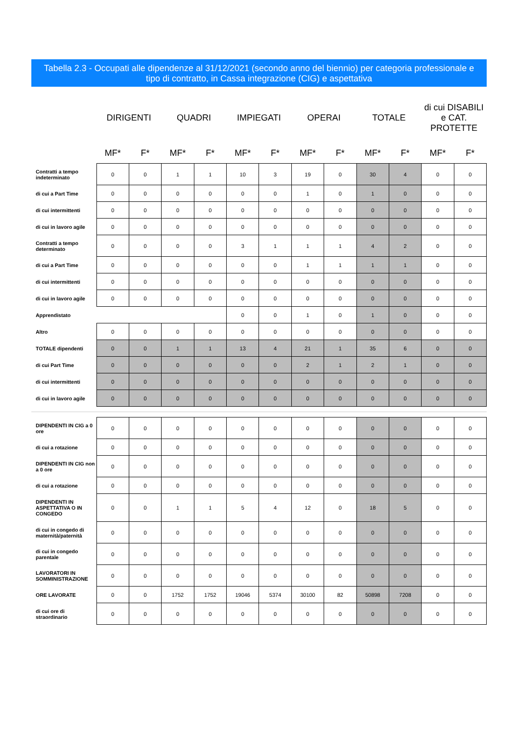Tabella 2.3 - Occupati alle dipendenze al 31/12/2021 (secondo anno del biennio) per categoria professionale e tipo di contratto, in Cassa integrazione (CIG) e aspettativa
| | DIRIGENTI | | QUADRI | | IMPIEGATI | | OPERAI | | TOTALE | | di cui DISABILI e CAT. PROTETTE | |
| --- | --- | --- | --- | --- | --- | --- | --- | --- | --- | --- | --- | --- |
| | MF* | F* | MF* | F* | MF* | F* | MF* | F* | MF* | F* | MF* | F* |
| Contratti a tempo indeterminato | 0 | 0 | 1 | 1 | 10 | 3 | 19 | 0 | 30 | 4 | 0 | 0 |
| di cui a Part Time | 0 | 0 | 0 | 0 | 0 | 0 | 1 | 0 | 1 | 0 | 0 | 0 |
| di cui intermittenti | 0 | 0 | 0 | 0 | 0 | 0 | 0 | 0 | 0 | 0 | 0 | 0 |
| di cui in lavoro agile | 0 | 0 | 0 | 0 | 0 | 0 | 0 | 0 | 0 | 0 | 0 | 0 |
| Contratti a tempo determinato | 0 | 0 | 0 | 0 | 3 | 1 | 1 | 1 | 4 | 2 | 0 | 0 |
| di cui a Part Time | 0 | 0 | 0 | 0 | 0 | 0 | 1 | 1 | 1 | 1 | 0 | 0 |
| di cui intermittenti | 0 | 0 | 0 | 0 | 0 | 0 | 0 | 0 | 0 | 0 | 0 | 0 |
| di cui in lavoro agile | 0 | 0 | 0 | 0 | 0 | 0 | 0 | 0 | 0 | 0 | 0 | 0 |
| Apprendistato | | | | | 0 | 0 | 1 | 0 | 1 | 0 | 0 | 0 |
| Altro | 0 | 0 | 0 | 0 | 0 | 0 | 0 | 0 | 0 | 0 | 0 | 0 |
| TOTALE dipendenti | 0 | 0 | 1 | 1 | 13 | 4 | 21 | 1 | 35 | 6 | 0 | 0 |
| di cui Part Time | 0 | 0 | 0 | 0 | 0 | 0 | 2 | 1 | 2 | 1 | 0 | 0 |
| di cui intermittenti | 0 | 0 | 0 | 0 | 0 | 0 | 0 | 0 | 0 | 0 | 0 | 0 |
| di cui in lavoro agile | 0 | 0 | 0 | 0 | 0 | 0 | 0 | 0 | 0 | 0 | 0 | 0 |
| DIPENDENTI IN CIG a 0 ore | 0 | 0 | 0 | 0 | 0 | 0 | 0 | 0 | 0 | 0 | 0 | 0 |
| di cui a rotazione | 0 | 0 | 0 | 0 | 0 | 0 | 0 | 0 | 0 | 0 | 0 | 0 |
| DIPENDENTI IN CIG non a 0 ore | 0 | 0 | 0 | 0 | 0 | 0 | 0 | 0 | 0 | 0 | 0 | 0 |
| di cui a rotazione | 0 | 0 | 0 | 0 | 0 | 0 | 0 | 0 | 0 | 0 | 0 | 0 |
| DIPENDENTI IN ASPETTATIVA O IN CONGEDO | 0 | 0 | 1 | 1 | 5 | 4 | 12 | 0 | 18 | 5 | 0 | 0 |
| di cui in congedo di maternità/paternità | 0 | 0 | 0 | 0 | 0 | 0 | 0 | 0 | 0 | 0 | 0 | 0 |
| di cui in congedo parentale | 0 | 0 | 0 | 0 | 0 | 0 | 0 | 0 | 0 | 0 | 0 | 0 |
| LAVORATORI IN SOMMINISTRAZIONE | 0 | 0 | 0 | 0 | 0 | 0 | 0 | 0 | 0 | 0 | 0 | 0 |
| ORE LAVORATE | 0 | 0 | 1752 | 1752 | 19046 | 5374 | 30100 | 82 | 50898 | 7208 | 0 | 0 |
| di cui ore di straordinario | 0 | 0 | 0 | 0 | 0 | 0 | 0 | 0 | 0 | 0 | 0 | 0 |